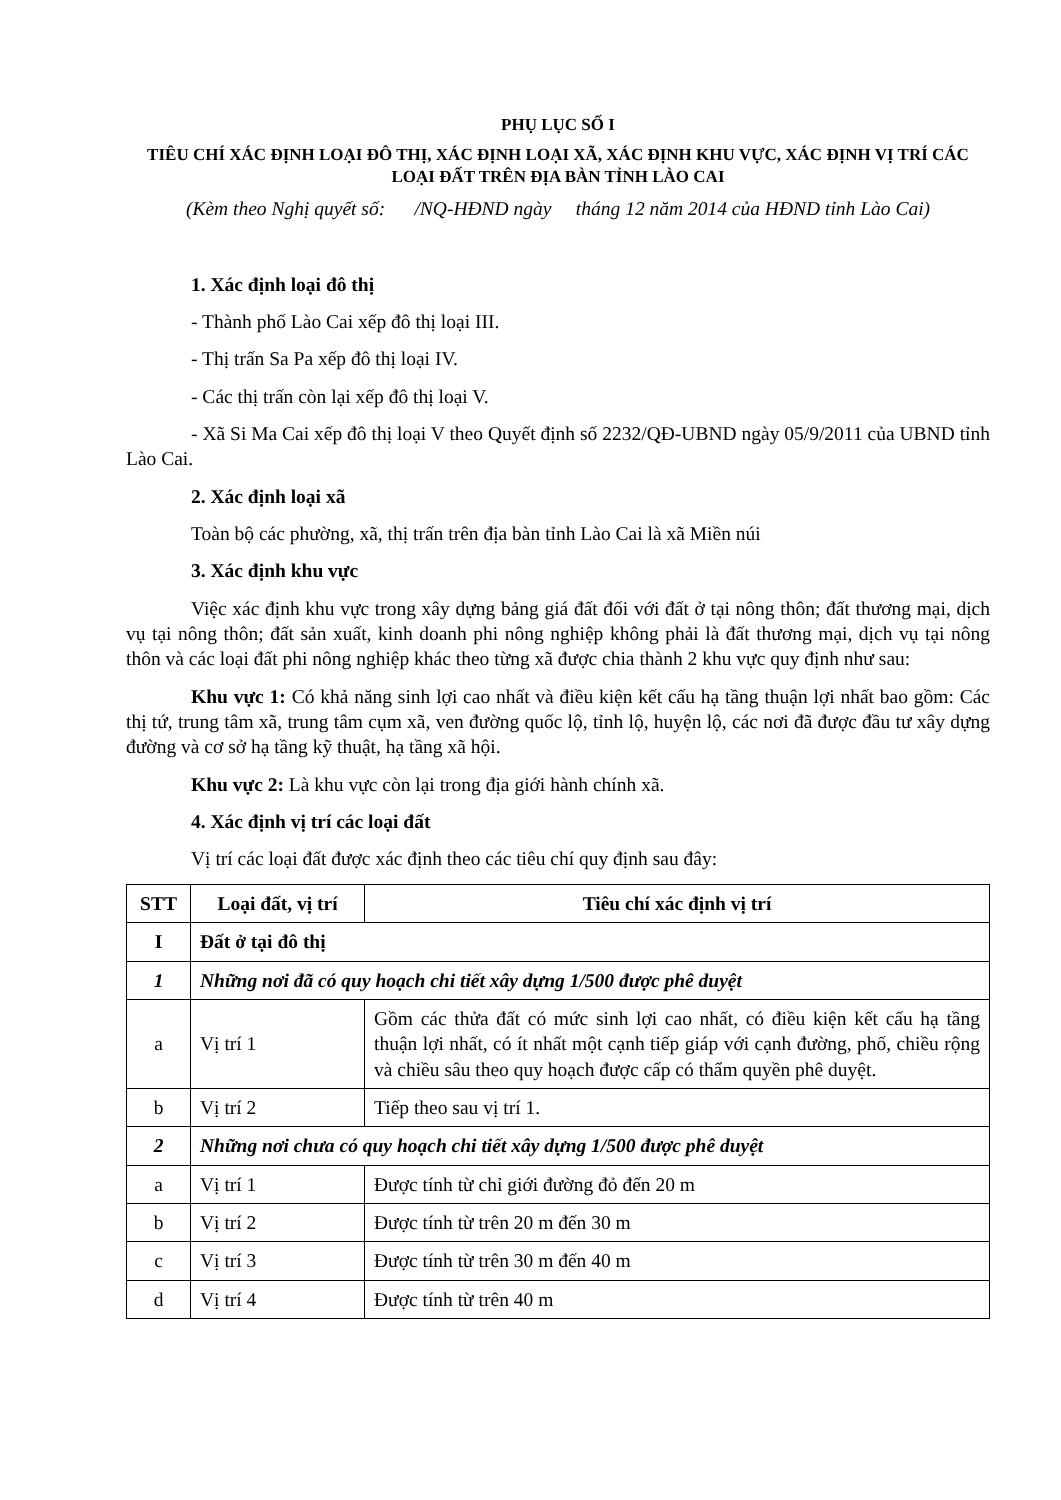PHỤ LỤC SỐ I
TIÊU CHÍ XÁC ĐỊNH LOẠI ĐÔ THỊ, XÁC ĐỊNH LOẠI XÃ, XÁC ĐỊNH KHU VỰC, XÁC ĐỊNH VỊ TRÍ CÁC LOẠI ĐẤT TRÊN ĐỊA BÀN TỈNH LÀO CAI
(Kèm theo Nghị quyết số: /NQ-HĐND ngày tháng 12 năm 2014 của HĐND tỉnh Lào Cai)
1. Xác định loại đô thị
- Thành phố Lào Cai xếp đô thị loại III.
- Thị trấn Sa Pa xếp đô thị loại IV.
- Các thị trấn còn lại xếp đô thị loại V.
- Xã Si Ma Cai xếp đô thị loại V theo Quyết định số 2232/QĐ-UBND ngày 05/9/2011 của UBND tỉnh Lào Cai.
2. Xác định loại xã
Toàn bộ các phường, xã, thị trấn trên địa bàn tỉnh Lào Cai là xã Miền núi
3. Xác định khu vực
Việc xác định khu vực trong xây dựng bảng giá đất đối với đất ở tại nông thôn; đất thương mại, dịch vụ tại nông thôn; đất sản xuất, kinh doanh phi nông nghiệp không phải là đất thương mại, dịch vụ tại nông thôn và các loại đất phi nông nghiệp khác theo từng xã được chia thành 2 khu vực quy định như sau:
Khu vực 1: Có khả năng sinh lợi cao nhất và điều kiện kết cấu hạ tầng thuận lợi nhất bao gồm: Các thị tứ, trung tâm xã, trung tâm cụm xã, ven đường quốc lộ, tỉnh lộ, huyện lộ, các nơi đã được đầu tư xây dựng đường và cơ sở hạ tầng kỹ thuật, hạ tầng xã hội.
Khu vực 2: Là khu vực còn lại trong địa giới hành chính xã.
4. Xác định vị trí các loại đất
Vị trí các loại đất được xác định theo các tiêu chí quy định sau đây:
| STT | Loại đất, vị trí | Tiêu chí xác định vị trí |
| --- | --- | --- |
| I | Đất ở tại đô thị | |
| 1 | Những nơi đã có quy hoạch chi tiết xây dựng 1/500 được phê duyệt | |
| a | Vị trí 1 | Gồm các thửa đất có mức sinh lợi cao nhất, có điều kiện kết cấu hạ tầng thuận lợi nhất, có ít nhất một cạnh tiếp giáp với cạnh đường, phố, chiều rộng và chiều sâu theo quy hoạch được cấp có thẩm quyền phê duyệt. |
| b | Vị trí 2 | Tiếp theo sau vị trí 1. |
| 2 | Những nơi chưa có quy hoạch chi tiết xây dựng 1/500 được phê duyệt | |
| a | Vị trí 1 | Được tính từ chỉ giới đường đỏ đến 20 m |
| b | Vị trí 2 | Được tính từ trên 20 m đến 30 m |
| c | Vị trí 3 | Được tính từ trên 30 m đến 40 m |
| d | Vị trí 4 | Được tính từ trên 40 m |